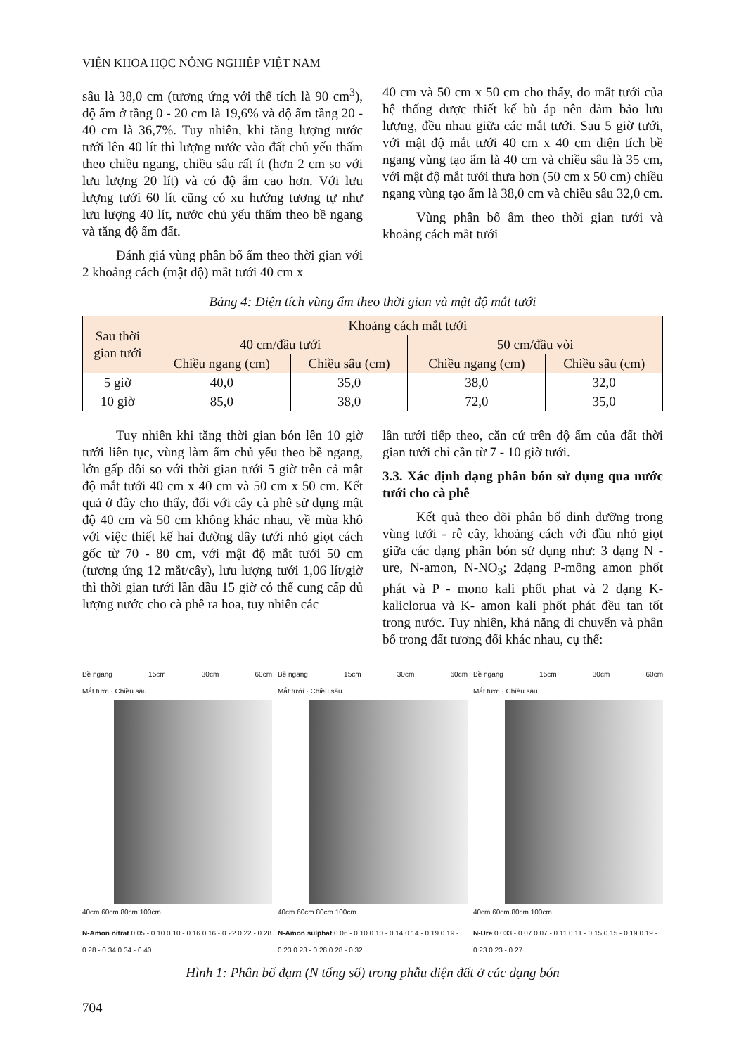VIỆN KHOA HỌC NÔNG NGHIỆP VIỆT NAM
sâu là 38,0 cm (tương ứng với thể tích là 90 cm<sup>3</sup>), độ ẩm ở tầng 0 - 20 cm là 19,6% và độ ẩm tầng 20 - 40 cm là 36,7%. Tuy nhiên, khi tăng lượng nước tưới lên 40 lít thì lượng nước vào đất chủ yếu thấm theo chiều ngang, chiều sâu rất ít (hơn 2 cm so với lưu lượng 20 lít) và có độ ẩm cao hơn. Với lưu lượng tưới 60 lít cũng có xu hướng tương tự như lưu lượng 40 lít, nước chủ yếu thấm theo bề ngang và tăng độ ẩm đất.
Đánh giá vùng phân bố ẩm theo thời gian với 2 khoảng cách (mật độ) mắt tưới 40 cm x
40 cm và 50 cm x 50 cm cho thấy, do mắt tưới của hệ thống được thiết kế bù áp nên đảm bảo lưu lượng, đều nhau giữa các mắt tưới. Sau 5 giờ tưới, với mật độ mắt tưới 40 cm x 40 cm diện tích bề ngang vùng tạo ẩm là 40 cm và chiều sâu là 35 cm, với mật độ mắt tưới thưa hơn (50 cm x 50 cm) chiều ngang vùng tạo ẩm là 38,0 cm và chiều sâu 32,0 cm.
Vùng phân bố ẩm theo thời gian tưới và khoảng cách mắt tưới
Bảng 4: Diện tích vùng ẩm theo thời gian và mật độ mắt tưới
| Sau thời gian tưới | Khoảng cách mắt tưới | | | |
| --- | --- | --- | --- | --- |
| | 40 cm/đầu tưới | | 50 cm/đầu vòi | |
| | Chiều ngang (cm) | Chiều sâu (cm) | Chiều ngang (cm) | Chiều sâu (cm) |
| 5 giờ | 40,0 | 35,0 | 38,0 | 32,0 |
| 10 giờ | 85,0 | 38,0 | 72,0 | 35,0 |
Tuy nhiên khi tăng thời gian bón lên 10 giờ tưới liên tục, vùng làm ẩm chủ yếu theo bề ngang, lớn gấp đôi so với thời gian tưới 5 giờ trên cả mật độ mắt tưới 40 cm x 40 cm và 50 cm x 50 cm. Kết quả ở đây cho thấy, đối với cây cà phê sử dụng mật độ 40 cm và 50 cm không khác nhau, về mùa khô với việc thiết kế hai đường dây tưới nhỏ giọt cách gốc từ 70 - 80 cm, với mật độ mắt tưới 50 cm (tương ứng 12 mắt/cây), lưu lượng tưới 1,06 lít/giờ thì thời gian tưới lần đầu 15 giờ có thể cung cấp đủ lượng nước cho cà phê ra hoa, tuy nhiên các
lần tưới tiếp theo, căn cứ trên độ ẩm của đất thời gian tưới chỉ cần từ 7 - 10 giờ tưới.
3.3. Xác định dạng phân bón sử dụng qua nước tưới cho cà phê
Kết quả theo dõi phân bố dinh dưỡng trong vùng tưới - rễ cây, khoảng cách với đầu nhỏ giọt giữa các dạng phân bón sử dụng như: 3 dạng N - ure, N-amon, N-NO<sub>3</sub>; 2dạng P-mông amon phốt phát và P - mono kali phốt phat và 2 dạng K-kaliclorua và K- amon kali phốt phát đều tan tốt trong nước. Tuy nhiên, khả năng di chuyển và phân bố trong đất tương đối khác nhau, cụ thể:
Bề ngang 15cm 30cm 60cm
Mắt tưới · Chiều sâu
40cm 60cm 80cm 100cm
N-Amon nitrat 0.05 - 0.10 0.10 - 0.16 0.16 - 0.22 0.22 - 0.28 0.28 - 0.34 0.34 - 0.40
Bề ngang 15cm 30cm 60cm
Mắt tưới · Chiều sâu
40cm 60cm 80cm 100cm
N-Amon sulphat 0.06 - 0.10 0.10 - 0.14 0.14 - 0.19 0.19 - 0.23 0.23 - 0.28 0.28 - 0.32
Bề ngang 15cm 30cm 60cm
Mắt tưới · Chiều sâu
40cm 60cm 80cm 100cm
N-Ure 0.033 - 0.07 0.07 - 0.11 0.11 - 0.15 0.15 - 0.19 0.19 - 0.23 0.23 - 0.27
Hình 1: Phân bố đạm (N tổng số) trong phẫu diện đất ở các dạng bón
704